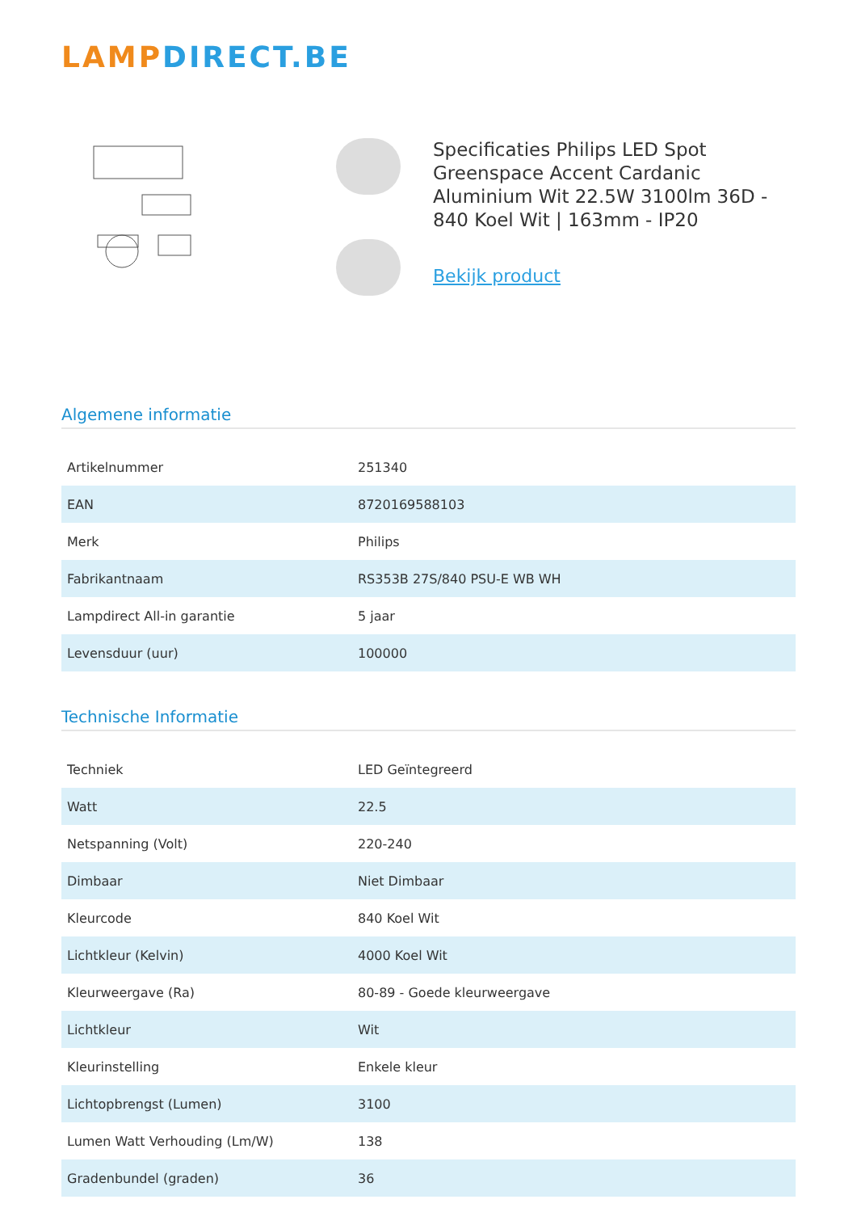LAMP DIRECT.BE
Specificaties Philips LED Spot Greenspace Accent Cardanic Aluminium Wit 22.5W 3100lm 36D - 840 Koel Wit | 163mm - IP20
Bekijk product
Algemene informatie
| Artikelnummer | 251340 |
| EAN | 8720169588103 |
| Merk | Philips |
| Fabrikantnaam | RS353B 27S/840 PSU-E WB WH |
| Lampdirect All-in garantie | 5 jaar |
| Levensduur (uur) | 100000 |
Technische Informatie
| Techniek | LED Geïntegreerd |
| Watt | 22.5 |
| Netspanning (Volt) | 220-240 |
| Dimbaar | Niet Dimbaar |
| Kleurcode | 840 Koel Wit |
| Lichtkleur (Kelvin) | 4000 Koel Wit |
| Kleurweergave (Ra) | 80-89 - Goede kleurweergave |
| Lichtkleur | Wit |
| Kleurinstelling | Enkele kleur |
| Lichtopbrengst (Lumen) | 3100 |
| Lumen Watt Verhouding (Lm/W) | 138 |
| Gradenbundel (graden) | 36 |